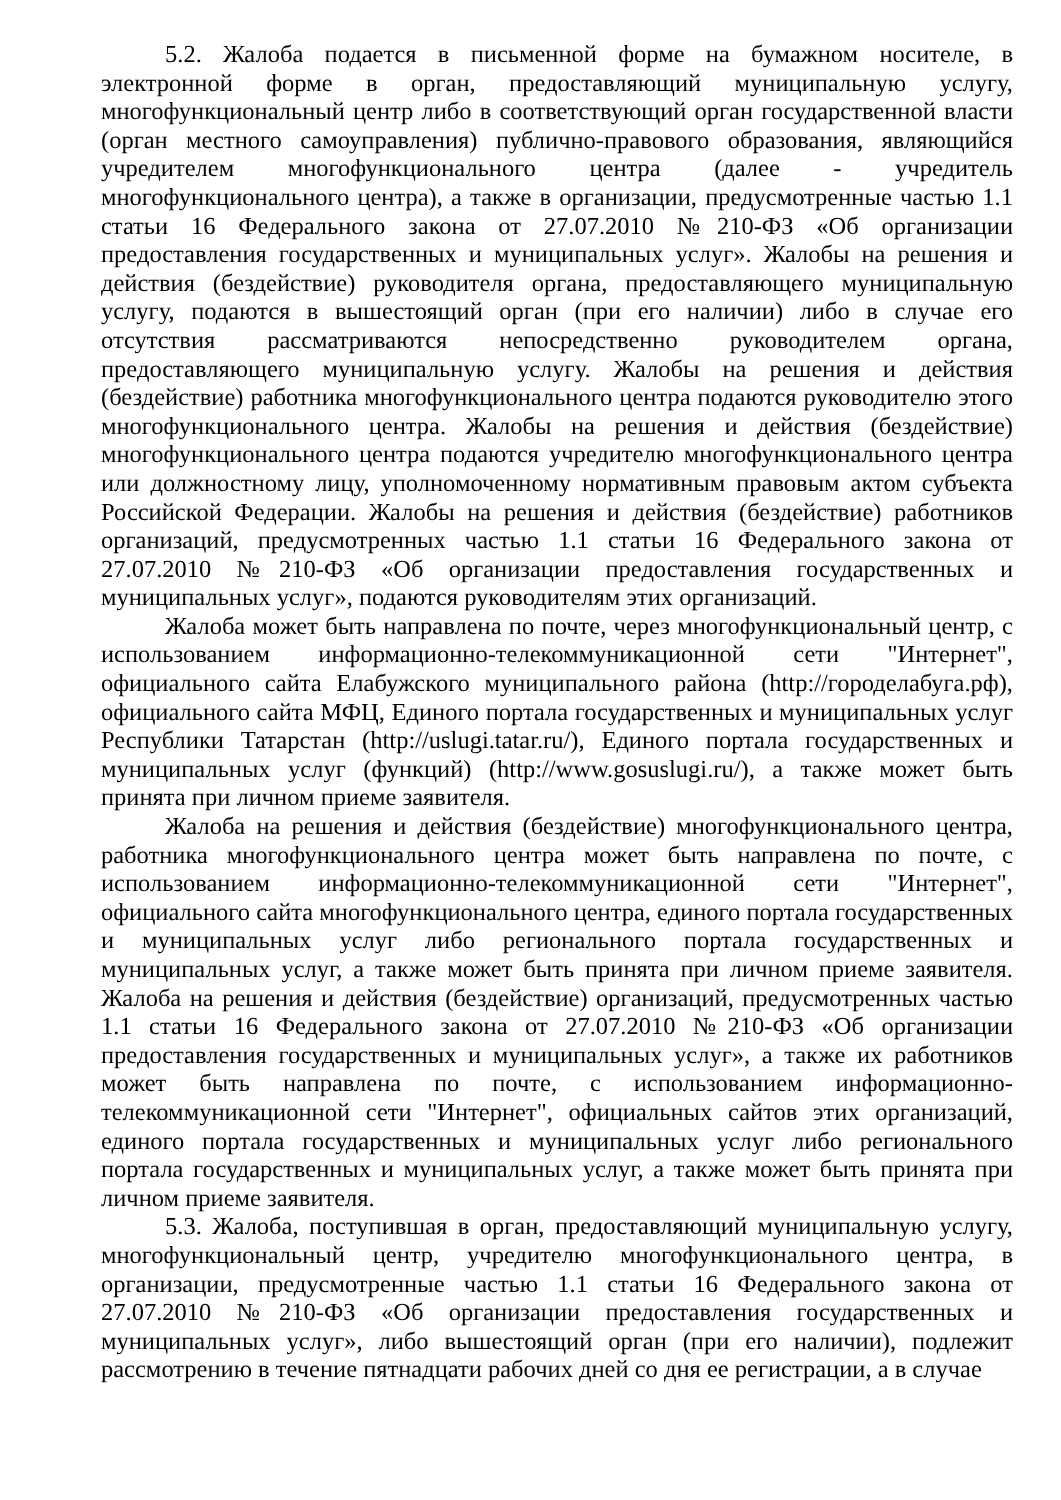5.2. Жалоба подается в письменной форме на бумажном носителе, в электронной форме в орган, предоставляющий муниципальную услугу, многофункциональный центр либо в соответствующий орган государственной власти (орган местного самоуправления) публично-правового образования, являющийся учредителем многофункционального центра (далее - учредитель многофункционального центра), а также в организации, предусмотренные частью 1.1 статьи 16 Федерального закона от 27.07.2010 №210-ФЗ «Об организации предоставления государственных и муниципальных услуг». Жалобы на решения и действия (бездействие) руководителя органа, предоставляющего муниципальную услугу, подаются в вышестоящий орган (при его наличии) либо в случае его отсутствия рассматриваются непосредственно руководителем органа, предоставляющего муниципальную услугу. Жалобы на решения и действия (бездействие) работника многофункционального центра подаются руководителю этого многофункционального центра. Жалобы на решения и действия (бездействие) многофункционального центра подаются учредителю многофункционального центра или должностному лицу, уполномоченному нормативным правовым актом субъекта Российской Федерации. Жалобы на решения и действия (бездействие) работников организаций, предусмотренных частью 1.1 статьи 16 Федерального закона от 27.07.2010 №210-ФЗ «Об организации предоставления государственных и муниципальных услуг», подаются руководителям этих организаций.
Жалоба может быть направлена по почте, через многофункциональный центр, с использованием информационно-телекоммуникационной сети "Интернет", официального сайта Елабужского муниципального района (http://городелабуга.рф), официального сайта МФЦ, Единого портала государственных и муниципальных услуг Республики Татарстан (http://uslugi.tatar.ru/), Единого портала государственных и муниципальных услуг (функций) (http://www.gosuslugi.ru/), а также может быть принята при личном приеме заявителя.
Жалоба на решения и действия (бездействие) многофункционального центра, работника многофункционального центра может быть направлена по почте, с использованием информационно-телекоммуникационной сети "Интернет", официального сайта многофункционального центра, единого портала государственных и муниципальных услуг либо регионального портала государственных и муниципальных услуг, а также может быть принята при личном приеме заявителя. Жалоба на решения и действия (бездействие) организаций, предусмотренных частью 1.1 статьи 16 Федерального закона от 27.07.2010 №210-ФЗ «Об организации предоставления государственных и муниципальных услуг», а также их работников может быть направлена по почте, с использованием информационно-телекоммуникационной сети "Интернет", официальных сайтов этих организаций, единого портала государственных и муниципальных услуг либо регионального портала государственных и муниципальных услуг, а также может быть принята при личном приеме заявителя.
5.3. Жалоба, поступившая в орган, предоставляющий муниципальную услугу, многофункциональный центр, учредителю многофункционального центра, в организации, предусмотренные частью 1.1 статьи 16 Федерального закона от 27.07.2010 №210-ФЗ «Об организации предоставления государственных и муниципальных услуг», либо вышестоящий орган (при его наличии), подлежит рассмотрению в течение пятнадцати рабочих дней со дня ее регистрации, а в случае